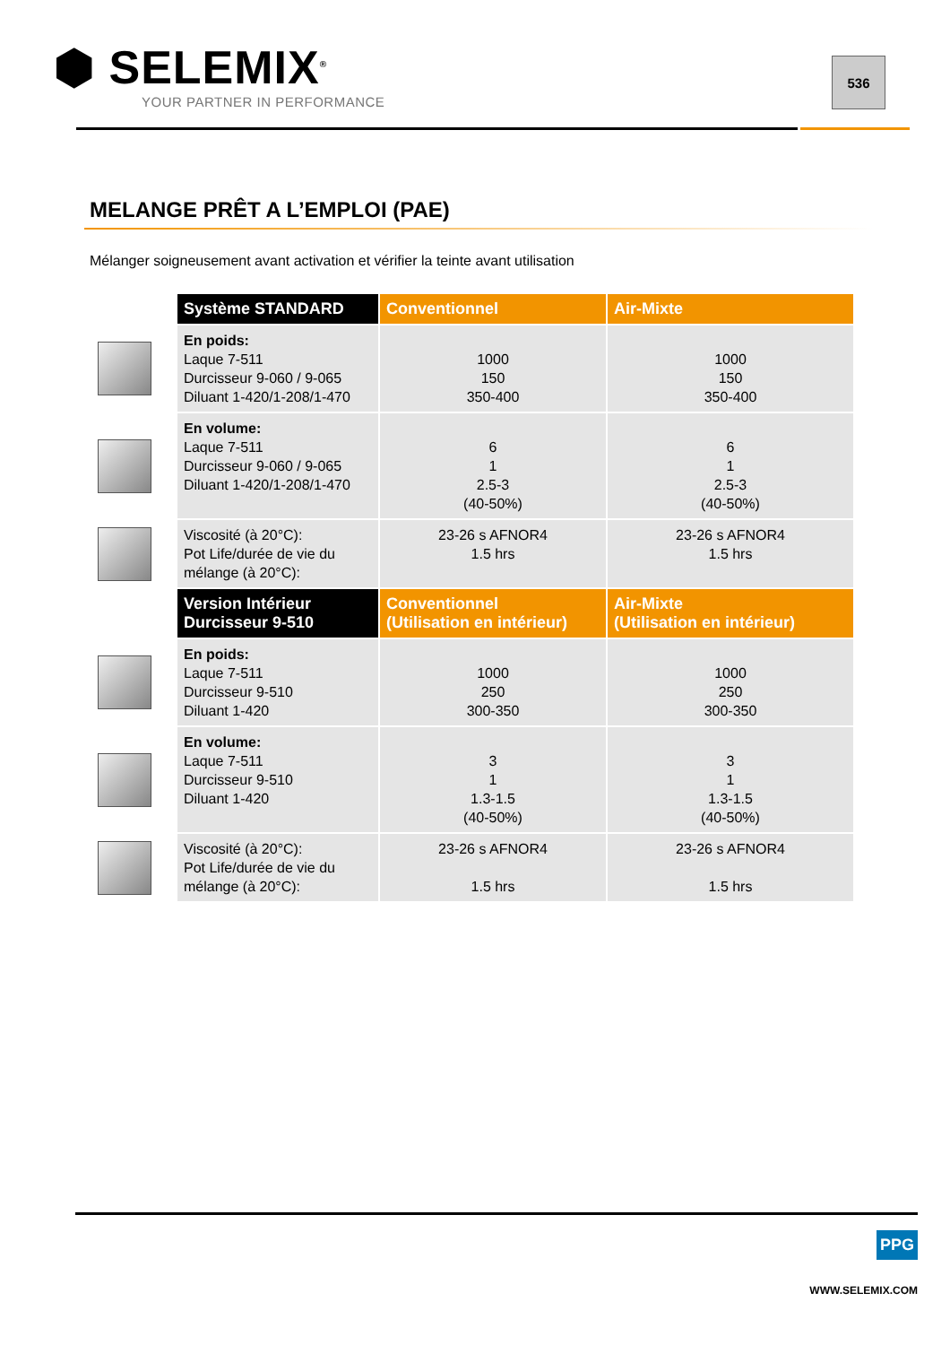⬢ SELEMIX<sup>®</sup>
YOUR PARTNER IN PERFORMANCE
536
MELANGE PRÊT A L’EMPLOI (PAE)
Mélanger soigneusement avant activation et vérifier la teinte avant utilisation
| | Système STANDARD | Conventionnel | Air-Mixte |
| | En poids: Laque 7-511 Durcisseur 9-060 / 9-065 Diluant 1-420/1-208/1-470 | 1000 150 350-400 | 1000 150 350-400 |
| | En volume: Laque 7-511 Durcisseur 9-060 / 9-065 Diluant 1-420/1-208/1-470 | 6 1 2.5-3 (40-50%) | 6 1 2.5-3 (40-50%) |
| | Viscosité (à 20°C): Pot Life/durée de vie du mélange (à 20°C): | 23-26 s AFNOR4 1.5 hrs | 23-26 s AFNOR4 1.5 hrs |
| | Version Intérieur Durcisseur 9-510 | Conventionnel (Utilisation en intérieur) | Air-Mixte (Utilisation en intérieur) |
| | En poids: Laque 7-511 Durcisseur 9-510 Diluant 1-420 | 1000 250 300-350 | 1000 250 300-350 |
| | En volume: Laque 7-511 Durcisseur 9-510 Diluant 1-420 | 3 1 1.3-1.5 (40-50%) | 3 1 1.3-1.5 (40-50%) |
| | Viscosité (à 20°C): Pot Life/durée de vie du mélange (à 20°C): | 23-26 s AFNOR4 1.5 hrs | 23-26 s AFNOR4 1.5 hrs |
PPG
WWW.SELEMIX.COM